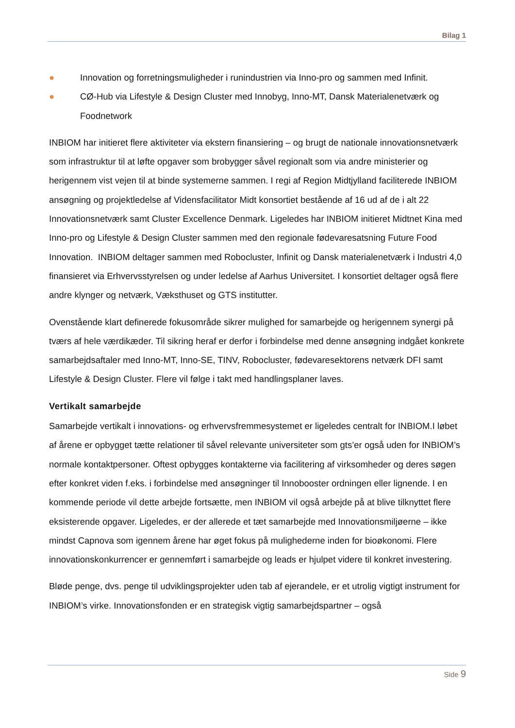Bilag 1
● Innovation og forretningsmuligheder i runindustrien via Inno-pro og sammen med Infinit.
● CØ-Hub via Lifestyle & Design Cluster med Innobyg, Inno-MT, Dansk Materialenetværk og Foodnetwork
INBIOM har initieret flere aktiviteter via ekstern finansiering – og brugt de nationale innovationsnetværk som infrastruktur til at løfte opgaver som brobygger såvel regionalt som via andre ministerier og herigennem vist vejen til at binde systemerne sammen. I regi af Region Midtjylland faciliterede INBIOM ansøgning og projektledelse af Vidensfacilitator Midt konsortiet bestående af 16 ud af de i alt 22 Innovationsnetværk samt Cluster Excellence Denmark. Ligeledes har INBIOM initieret Midtnet Kina med Inno-pro og Lifestyle & Design Cluster sammen med den regionale fødevaresatsning Future Food Innovation. INBIOM deltager sammen med Robocluster, Infinit og Dansk materialenetværk i Industri 4,0 finansieret via Erhvervsstyrelsen og under ledelse af Aarhus Universitet. I konsortiet deltager også flere andre klynger og netværk, Væksthuset og GTS institutter.
Ovenstående klart definerede fokusområde sikrer mulighed for samarbejde og herigennem synergi på tværs af hele værdikæder. Til sikring heraf er derfor i forbindelse med denne ansøgning indgået konkrete samarbejdsaftaler med Inno-MT, Inno-SE, TINV, Robocluster, fødevaresektorens netværk DFI samt Lifestyle & Design Cluster. Flere vil følge i takt med handlingsplaner laves.
Vertikalt samarbejde
Samarbejde vertikalt i innovations- og erhvervsfremmesystemet er ligeledes centralt for INBIOM.I løbet af årene er opbygget tætte relationer til såvel relevante universiteter som gts’er også uden for INBIOM’s normale kontaktpersoner. Oftest opbygges kontakterne via facilitering af virksomheder og deres søgen efter konkret viden f.eks. i forbindelse med ansøgninger til Innobooster ordningen eller lignende. I en kommende periode vil dette arbejde fortsætte, men INBIOM vil også arbejde på at blive tilknyttet flere eksisterende opgaver. Ligeledes, er der allerede et tæt samarbejde med Innovationsmiljøerne – ikke mindst Capnova som igennem årene har øget fokus på mulighederne inden for bioøkonomi. Flere innovationskonkurrencer er gennemført i samarbejde og leads er hjulpet videre til konkret investering.
Bløde penge, dvs. penge til udviklingsprojekter uden tab af ejerandele, er et utrolig vigtigt instrument for INBIOM’s virke. Innovationsfonden er en strategisk vigtig samarbejdspartner – også
Side 9